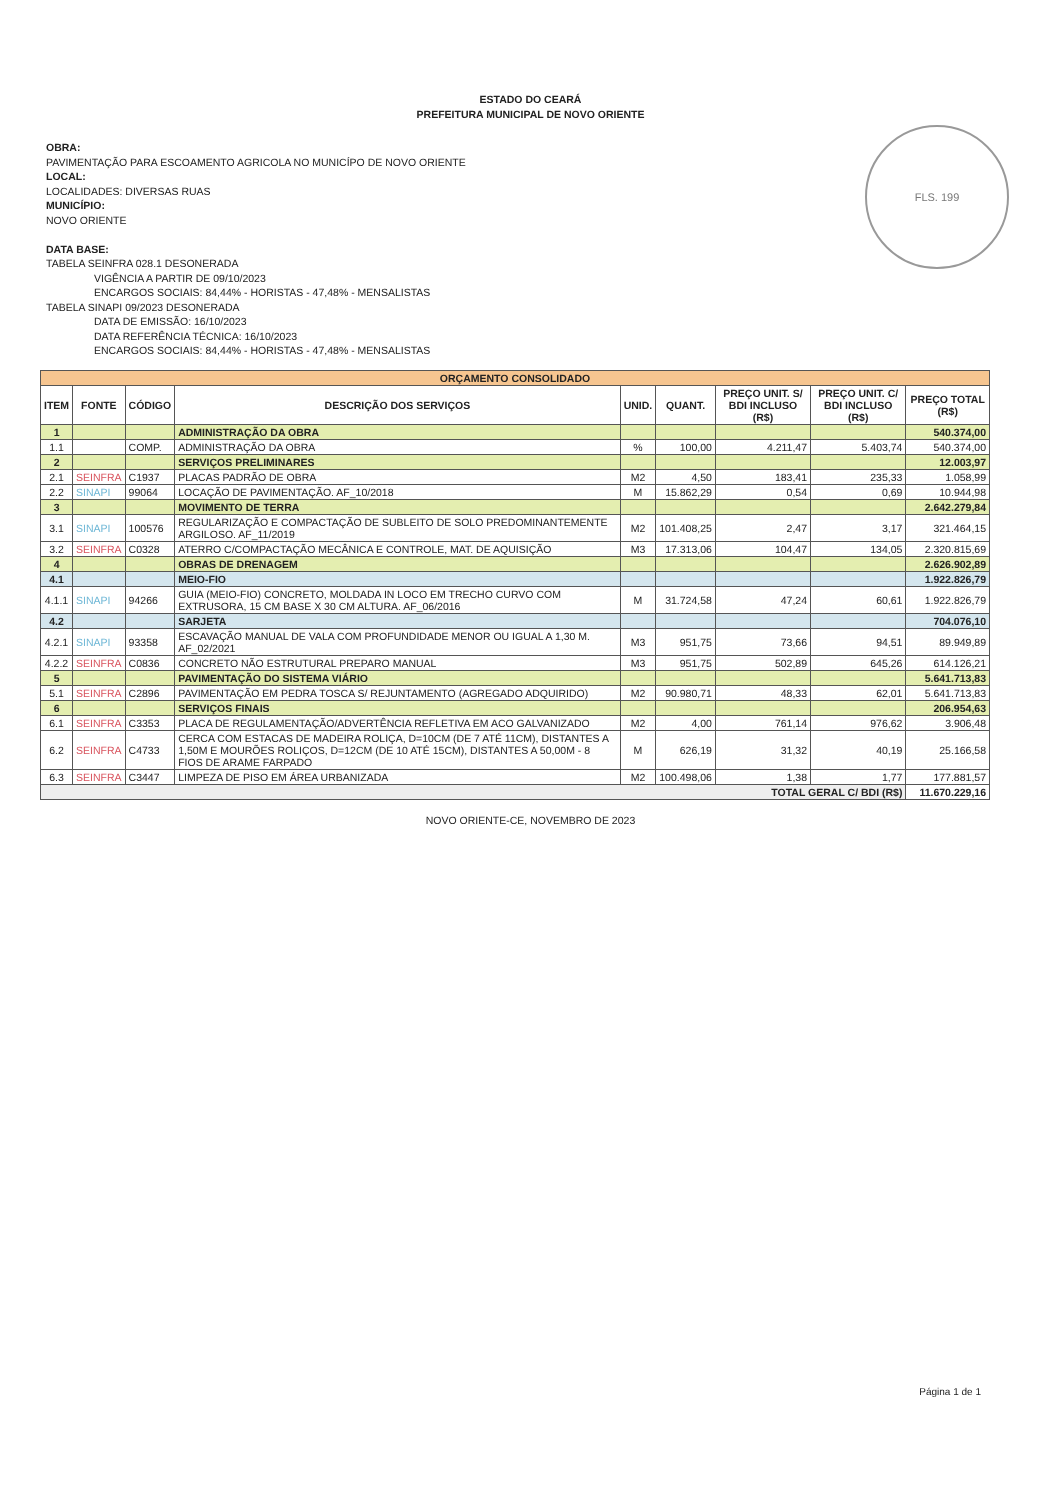FLS. 199
ESTADO DO CEARÁ
PREFEITURA MUNICIPAL DE NOVO ORIENTE
OBRA:
PAVIMENTAÇÃO PARA ESCOAMENTO AGRICOLA NO MUNICÍPO DE NOVO ORIENTE
LOCAL:
LOCALIDADES: DIVERSAS RUAS
MUNICÍPIO:
NOVO ORIENTE
DATA BASE:
TABELA SEINFRA 028.1 DESONERADA
VIGÊNCIA A PARTIR DE 09/10/2023
ENCARGOS SOCIAIS: 84,44% - HORISTAS - 47,48% - MENSALISTAS
TABELA SINAPI 09/2023 DESONERADA
DATA DE EMISSÃO: 16/10/2023
DATA REFERÊNCIA TÉCNICA: 16/10/2023
ENCARGOS SOCIAIS: 84,44% - HORISTAS - 47,48% - MENSALISTAS
| ORÇAMENTO CONSOLIDADO | | | | | | | | |
| ITEM | FONTE | CÓDIGO | DESCRIÇÃO DOS SERVIÇOS | UNID. | QUANT. | PREÇO UNIT. S/ BDI INCLUSO (R$) | PREÇO UNIT. C/ BDI INCLUSO (R$) | PREÇO TOTAL (R$) |
| 1 | | | ADMINISTRAÇÃO DA OBRA | | | | | 540.374,00 |
| 1.1 | | COMP. | ADMINISTRAÇÃO DA OBRA | % | 100,00 | 4.211,47 | 5.403,74 | 540.374,00 |
| 2 | | | SERVIÇOS PRELIMINARES | | | | | 12.003,97 |
| 2.1 | SEINFRA | C1937 | PLACAS PADRÃO DE OBRA | M2 | 4,50 | 183,41 | 235,33 | 1.058,99 |
| 2.2 | SINAPI | 99064 | LOCAÇÃO DE PAVIMENTAÇÃO. AF_10/2018 | M | 15.862,29 | 0,54 | 0,69 | 10.944,98 |
| 3 | | | MOVIMENTO DE TERRA | | | | | 2.642.279,84 |
| 3.1 | SINAPI | 100576 | REGULARIZAÇÃO E COMPACTAÇÃO DE SUBLEITO DE SOLO PREDOMINANTEMENTE ARGILOSO. AF_11/2019 | M2 | 101.408,25 | 2,47 | 3,17 | 321.464,15 |
| 3.2 | SEINFRA | C0328 | ATERRO C/COMPACTAÇÃO MECÂNICA E CONTROLE, MAT. DE AQUISIÇÃO | M3 | 17.313,06 | 104,47 | 134,05 | 2.320.815,69 |
| 4 | | | OBRAS DE DRENAGEM | | | | | 2.626.902,89 |
| 4.1 | | | MEIO-FIO | | | | | 1.922.826,79 |
| 4.1.1 | SINAPI | 94266 | GUIA (MEIO-FIO) CONCRETO, MOLDADA IN LOCO EM TRECHO CURVO COM EXTRUSORA, 15 CM BASE X 30 CM ALTURA. AF_06/2016 | M | 31.724,58 | 47,24 | 60,61 | 1.922.826,79 |
| 4.2 | | | SARJETA | | | | | 704.076,10 |
| 4.2.1 | SINAPI | 93358 | ESCAVAÇÃO MANUAL DE VALA COM PROFUNDIDADE MENOR OU IGUAL A 1,30 M. AF_02/2021 | M3 | 951,75 | 73,66 | 94,51 | 89.949,89 |
| 4.2.2 | SEINFRA | C0836 | CONCRETO NÃO ESTRUTURAL PREPARO MANUAL | M3 | 951,75 | 502,89 | 645,26 | 614.126,21 |
| 5 | | | PAVIMENTAÇÃO DO SISTEMA VIÁRIO | | | | | 5.641.713,83 |
| 5.1 | SEINFRA | C2896 | PAVIMENTAÇÃO EM PEDRA TOSCA S/ REJUNTAMENTO (AGREGADO ADQUIRIDO) | M2 | 90.980,71 | 48,33 | 62,01 | 5.641.713,83 |
| 6 | | | SERVIÇOS FINAIS | | | | | 206.954,63 |
| 6.1 | SEINFRA | C3353 | PLACA DE REGULAMENTAÇÃO/ADVERTÊNCIA REFLETIVA EM ACO GALVANIZADO | M2 | 4,00 | 761,14 | 976,62 | 3.906,48 |
| 6.2 | SEINFRA | C4733 | CERCA COM ESTACAS DE MADEIRA ROLIÇA, D=10CM (DE 7 ATÉ 11CM), DISTANTES A 1,50M E MOURÕES ROLIÇOS, D=12CM (DE 10 ATÉ 15CM), DISTANTES A 50,00M - 8 FIOS DE ARAME FARPADO | M | 626,19 | 31,32 | 40,19 | 25.166,58 |
| 6.3 | SEINFRA | C3447 | LIMPEZA DE PISO EM ÁREA URBANIZADA | M2 | 100.498,06 | 1,38 | 1,77 | 177.881,57 |
| TOTAL GERAL C/ BDI (R$) | | | | | | | | 11.670.229,16 |
NOVO ORIENTE-CE, NOVEMBRO DE 2023
Página 1 de 1